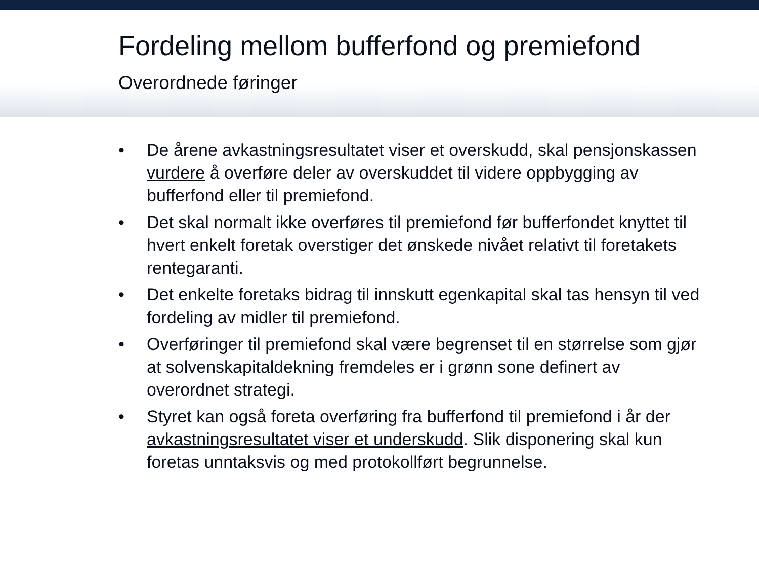Fordeling mellom bufferfond og premiefond
Overordnede føringer
• De årene avkastningsresultatet viser et overskudd, skal pensjonskassen vurdere å overføre deler av overskuddet til videre oppbygging av bufferfond eller til premiefond.
• Det skal normalt ikke overføres til premiefond før bufferfondet knyttet til hvert enkelt foretak overstiger det ønskede nivået relativt til foretakets rentegaranti.
• Det enkelte foretaks bidrag til innskutt egenkapital skal tas hensyn til ved fordeling av midler til premiefond.
• Overføringer til premiefond skal være begrenset til en størrelse som gjør at solvenskapitaldekning fremdeles er i grønn sone definert av overordnet strategi.
• Styret kan også foreta overføring fra bufferfond til premiefond i år der avkastningsresultatet viser et underskudd. Slik disponering skal kun foretas unntaksvis og med protokollført begrunnelse.